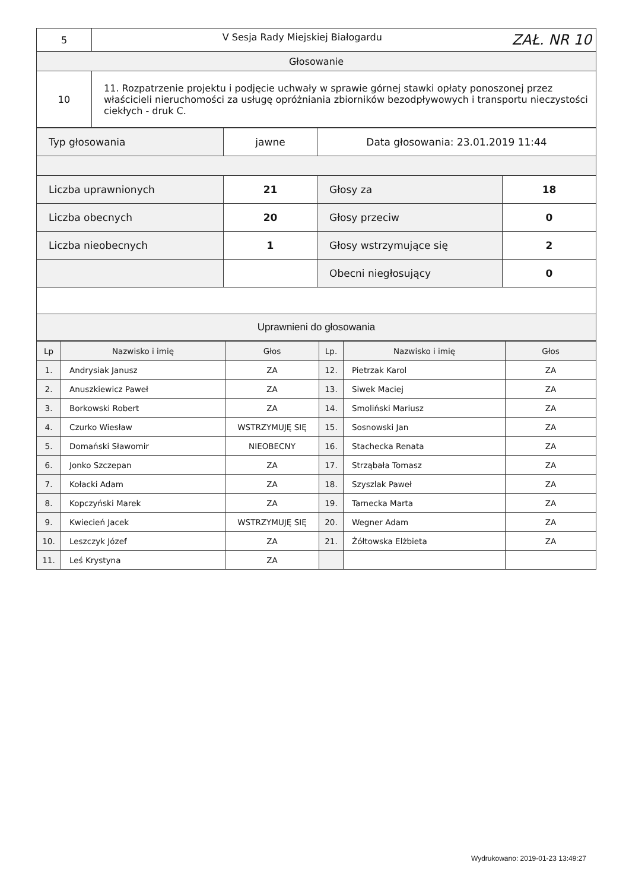| 5 | V Sesja Rady Miejskiej Białogardu ZAŁ. NR 10 |
| Głosowanie | |
| 10 | 11. Rozpatrzenie projektu i podjęcie uchwały w sprawie górnej stawki opłaty ponoszonej przez właścicieli nieruchomości za usługę opróżniania zbiorników bezodpływowych i transportu nieczystości ciekłych - druk C. |
| Typ głosowania | jawne | Data głosowania: 23.01.2019 11:44 | |
| Liczba uprawnionych | 21 | Głosy za | 18 |
| Liczba obecnych | 20 | Głosy przeciw | 0 |
| Liczba nieobecnych | 1 | Głosy wstrzymujące się | 2 |
| | | Obecni niegłosujący | 0 |
| Uprawnieni do głosowania | | | |
| Lp | Nazwisko i imię | Głos | Lp. | Nazwisko i imię | Głos |
| --- | --- | --- | --- | --- | --- |
| 1. | Andrysiak Janusz | ZA | 12. | Pietrzak Karol | ZA |
| 2. | Anuszkiewicz Paweł | ZA | 13. | Siwek Maciej | ZA |
| 3. | Borkowski Robert | ZA | 14. | Smoliński Mariusz | ZA |
| 4. | Czurko Wiesław | WSTRZYMUJĘ SIĘ | 15. | Sosnowski Jan | ZA |
| 5. | Domański Sławomir | NIEOBECNY | 16. | Stachecka Renata | ZA |
| 6. | Jonko Szczepan | ZA | 17. | Strząbała Tomasz | ZA |
| 7. | Kołacki Adam | ZA | 18. | Szyszlak Paweł | ZA |
| 8. | Kopczyński Marek | ZA | 19. | Tarnecka Marta | ZA |
| 9. | Kwiecień Jacek | WSTRZYMUJĘ SIĘ | 20. | Wegner Adam | ZA |
| 10. | Leszczyk Józef | ZA | 21. | Żółtowska Elżbieta | ZA |
| 11. | Leś Krystyna | ZA | | | |
Wydrukowano: 2019-01-23 13:49:27